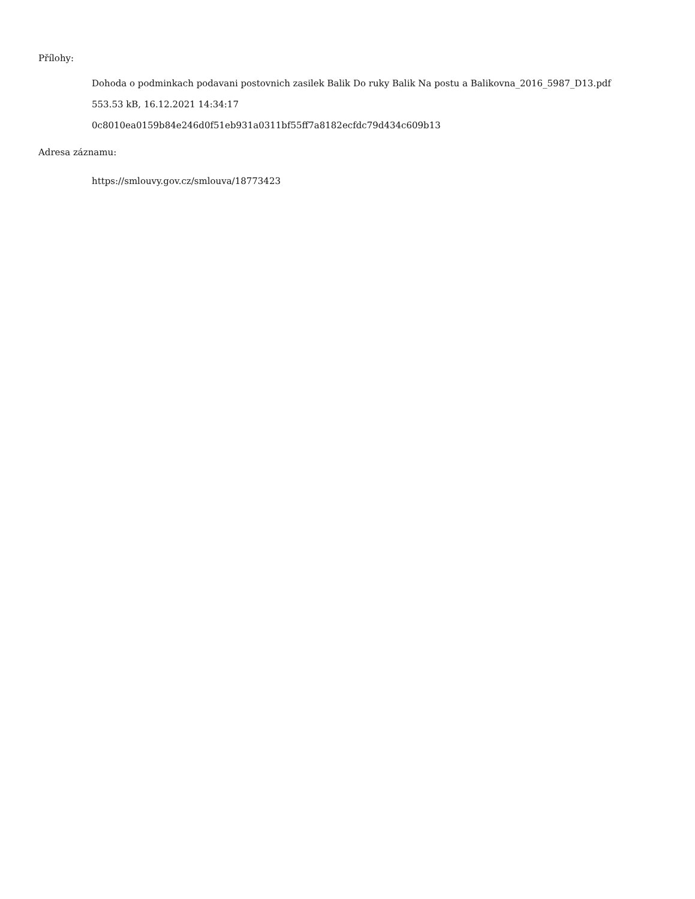Přílohy:
Dohoda o podminkach podavani postovnich zasilek Balik Do ruky Balik Na postu a Balikovna_2016_5987_D13.pdf
553.53 kB, 16.12.2021 14:34:17
0c8010ea0159b84e246d0f51eb931a0311bf55ff7a8182ecfdc79d434c609b13
Adresa záznamu:
https://smlouvy.gov.cz/smlouva/18773423